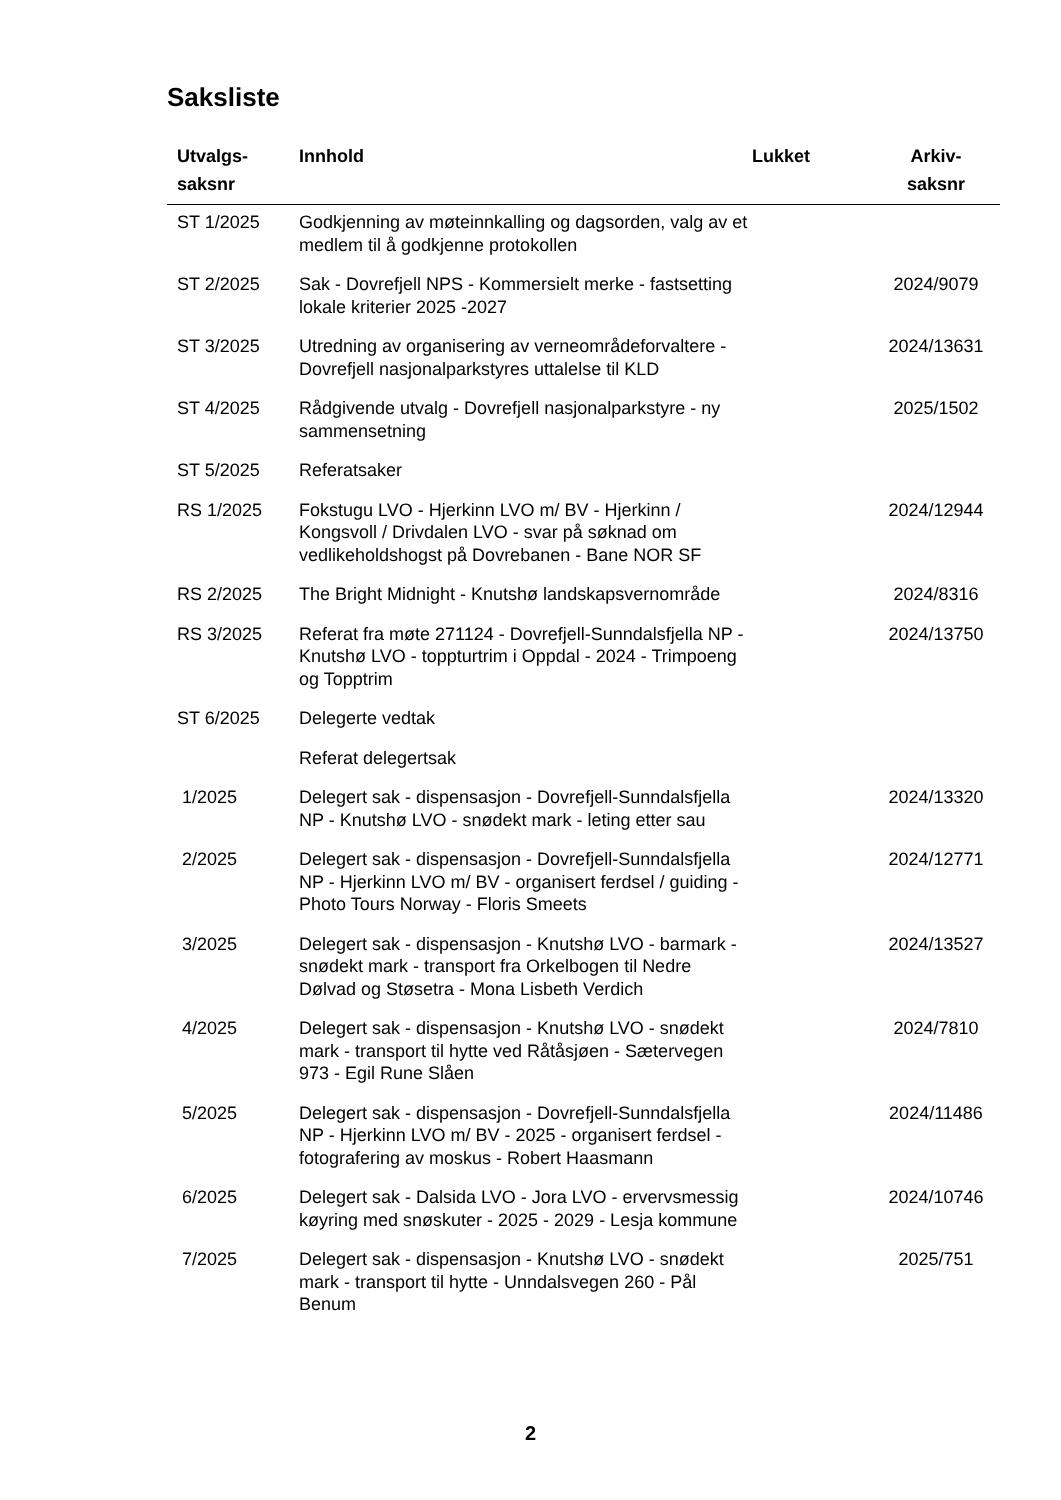Saksliste
| Utvalgs- saksnr | Innhold | Lukket | Arkiv- saksnr |
| --- | --- | --- | --- |
| ST 1/2025 | Godkjenning av møteinnkalling og dagsorden, valg av et medlem til å godkjenne protokollen | | |
| ST 2/2025 | Sak - Dovrefjell NPS - Kommersielt merke - fastsetting lokale kriterier 2025 -2027 | | 2024/9079 |
| ST 3/2025 | Utredning av organisering av verneområdeforvaltere - Dovrefjell nasjonalparkstyres uttalelse til KLD | | 2024/13631 |
| ST 4/2025 | Rådgivende utvalg - Dovrefjell nasjonalparkstyre - ny sammensetning | | 2025/1502 |
| ST 5/2025 | Referatsaker | | |
| RS 1/2025 | Fokstugu LVO - Hjerkinn LVO m/ BV - Hjerkinn / Kongsvoll / Drivdalen LVO - svar på søknad om vedlikeholdshogst på Dovrebanen - Bane NOR SF | | 2024/12944 |
| RS 2/2025 | The Bright Midnight - Knutshø landskapsvernområde | | 2024/8316 |
| RS 3/2025 | Referat fra møte 271124 - Dovrefjell-Sunndalsfjella NP - Knutshø LVO - toppturtrim i Oppdal - 2024 - Trimpoeng og Topptrim | | 2024/13750 |
| ST 6/2025 | Delegerte vedtak | | |
| | Referat delegertsak | | |
| 1/2025 | Delegert sak - dispensasjon - Dovrefjell-Sunndalsfjella NP - Knutshø LVO - snødekt mark - leting etter sau | | 2024/13320 |
| 2/2025 | Delegert sak - dispensasjon - Dovrefjell-Sunndalsfjella NP - Hjerkinn LVO m/ BV - organisert ferdsel / guiding - Photo Tours Norway - Floris Smeets | | 2024/12771 |
| 3/2025 | Delegert sak - dispensasjon - Knutshø LVO - barmark - snødekt mark - transport fra Orkelbogen til Nedre Dølvad og Støsetra - Mona Lisbeth Verdich | | 2024/13527 |
| 4/2025 | Delegert sak - dispensasjon - Knutshø LVO - snødekt mark - transport til hytte ved Råtåsjøen - Sætervegen 973 - Egil Rune Slåen | | 2024/7810 |
| 5/2025 | Delegert sak - dispensasjon - Dovrefjell-Sunndalsfjella NP - Hjerkinn LVO m/ BV - 2025 - organisert ferdsel - fotografering av moskus - Robert Haasmann | | 2024/11486 |
| 6/2025 | Delegert sak - Dalsida LVO - Jora LVO - ervervsmessig køyring med snøskuter - 2025 - 2029 - Lesja kommune | | 2024/10746 |
| 7/2025 | Delegert sak - dispensasjon - Knutshø LVO - snødekt mark - transport til hytte - Unndalsvegen 260 - Pål Benum | | 2025/751 |
2